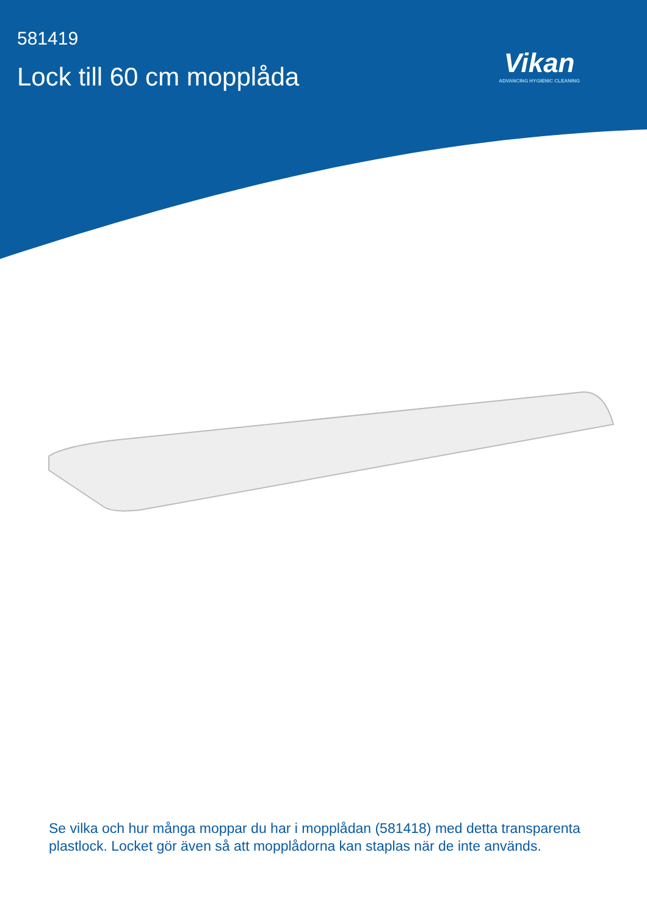581419
Lock till 60 cm mopplåda
Vikan
ADVANCING HYGIENIC CLEANING
Se vilka och hur många moppar du har i mopplådan (581418) med detta transparenta plastlock. Locket gör även så att mopplådorna kan staplas när de inte används.